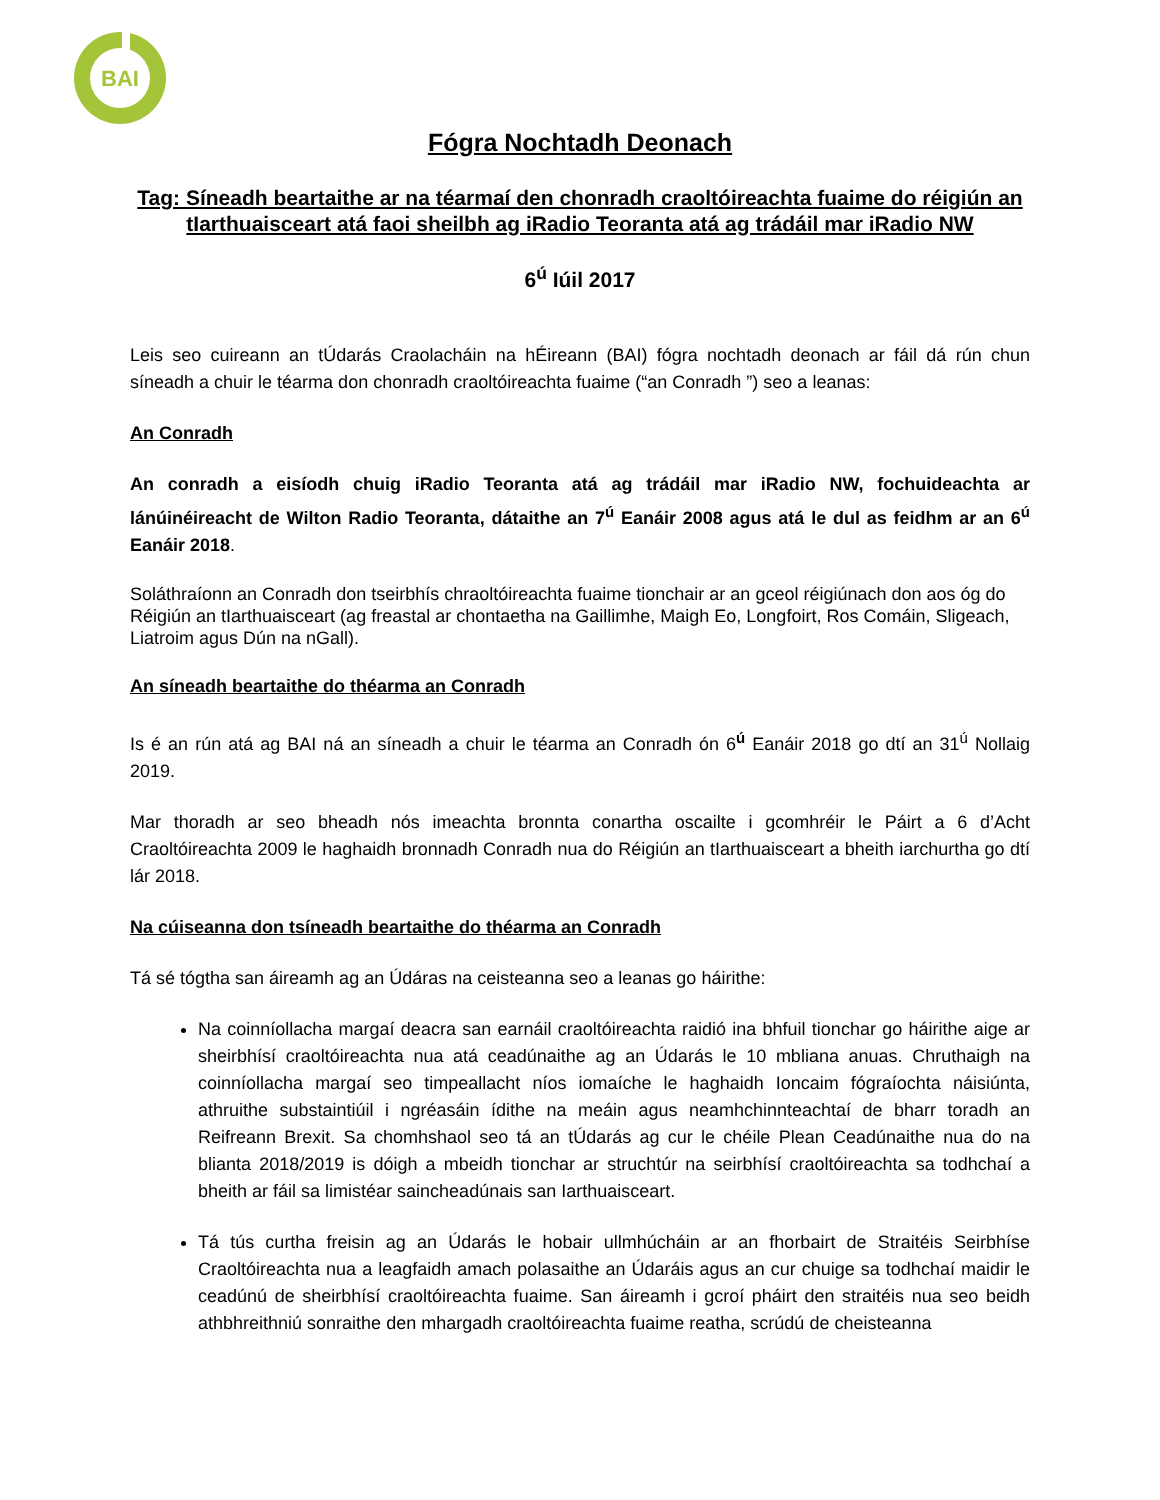BAI
Fógra Nochtadh Deonach
Tag: Síneadh beartaithe ar na téarmaí den chonradh craoltóireachta fuaime do réigiún an tIarthuaisceart atá faoi sheilbh ag iRadio Teoranta atá ag trádáil mar iRadio NW
6<sup>ú</sup> Iúil 2017
Leis seo cuireann an tÚdarás Craolacháin na hÉireann (BAI) fógra nochtadh deonach ar fáil dá rún chun síneadh a chuir le téarma don chonradh craoltóireachta fuaime (“an Conradh ”) seo a leanas:
An Conradh
An conradh a eisíodh chuig iRadio Teoranta atá ag trádáil mar iRadio NW, fochuideachta ar lánúinéireacht de Wilton Radio Teoranta, dátaithe an 7<sup>ú</sup> Eanáir 2008 agus atá le dul as feidhm ar an 6<sup>ú</sup> Eanáir 2018.
Soláthraíonn an Conradh don tseirbhís chraoltóireachta fuaime tionchair ar an gceol réigiúnach don aos óg do Réigiún an tIarthuaisceart (ag freastal ar chontaetha na Gaillimhe, Maigh Eo, Longfoirt, Ros Comáin, Sligeach, Liatroim agus Dún na nGall).
An síneadh beartaithe do théarma an Conradh
Is é an rún atá ag BAI ná an síneadh a chuir le téarma an Conradh ón 6<sup>ú</sup> Eanáir 2018 go dtí an 31<sup>ú</sup> Nollaig 2019.
Mar thoradh ar seo bheadh nós imeachta bronnta conartha oscailte i gcomhréir le Páirt a 6 d’Acht Craoltóireachta 2009 le haghaidh bronnadh Conradh nua do Réigiún an tIarthuaisceart a bheith iarchurtha go dtí lár 2018.
Na cúiseanna don tsíneadh beartaithe do théarma an Conradh
Tá sé tógtha san áireamh ag an Údáras na ceisteanna seo a leanas go háirithe:
Na coinníollacha margaí deacra san earnáil craoltóireachta raidió ina bhfuil tionchar go háirithe aige ar sheirbhísí craoltóireachta nua atá ceadúnaithe ag an Údarás le 10 mbliana anuas. Chruthaigh na coinníollacha margaí seo timpeallacht níos iomaíche le haghaidh Ioncaim fógraíochta náisiúnta, athruithe substaintiúil i ngréasáin ídithe na meáin agus neamhchinnteachtaí de bharr toradh an Reifreann Brexit. Sa chomhshaol seo tá an tÚdarás ag cur le chéile Plean Ceadúnaithe nua do na blianta 2018/2019 is dóigh a mbeidh tionchar ar struchtúr na seirbhísí craoltóireachta sa todhchaí a bheith ar fáil sa limistéar saincheadúnais san Iarthuaisceart.
Tá tús curtha freisin ag an Údarás le hobair ullmhúcháin ar an fhorbairt de Straitéis Seirbhíse Craoltóireachta nua a leagfaidh amach polasaithe an Údaráis agus an cur chuige sa todhchaí maidir le ceadúnú de sheirbhísí craoltóireachta fuaime. San áireamh i gcroí pháirt den straitéis nua seo beidh athbhreithniú sonraithe den mhargadh craoltóireachta fuaime reatha, scrúdú de cheisteanna